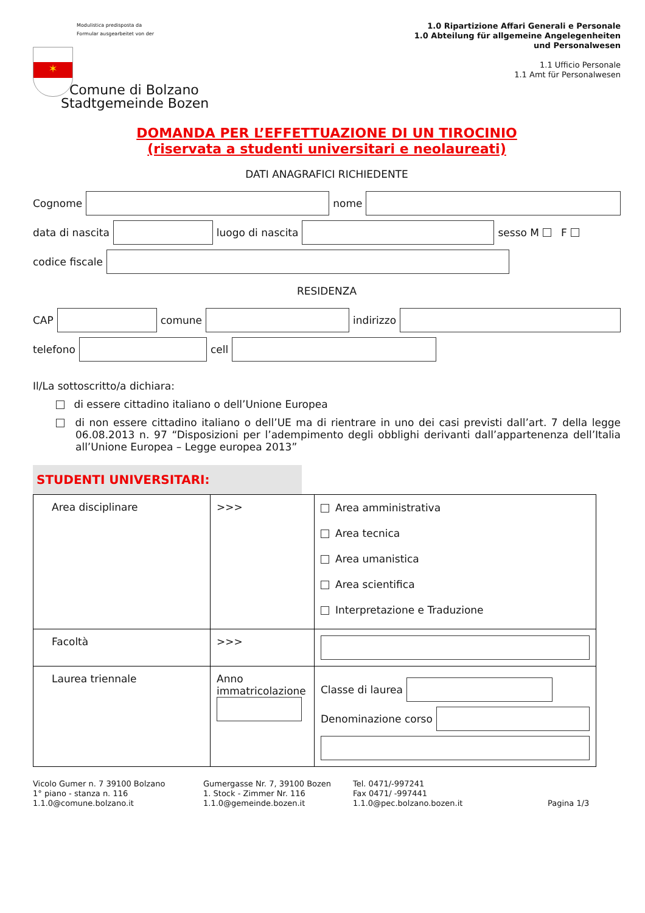Modulistica predisposta da
Formular ausgearbeitet von der
✶
Comune di Bolzano
Stadtgemeinde Bozen
1.0 Ripartizione Affari Generali e Personale
1.0 Abteilung für allgemeine Angelegenheiten
und Personalwesen
1.1 Ufficio Personale
1.1 Amt für Personalwesen
DOMANDA PER L’EFFETTUAZIONE DI UN TIROCINIO
(riservata a studenti universitari e neolaureati)
DATI ANAGRAFICI RICHIEDENTE
Cognome
nome
data di nascita
luogo di nascita
sesso M F
codice fiscale
RESIDENZA
CAP
comune
indirizzo
telefono
cell
Il/La sottoscritto/a dichiara:
di essere cittadino italiano o dell’Unione Europea
di non essere cittadino italiano o dell’UE ma di rientrare in uno dei casi previsti dall’art. 7 della legge 06.08.2013 n. 97 “Disposizioni per l’adempimento degli obblighi derivanti dall’appartenenza dell’Italia all’Unione Europea – Legge europea 2013”
STUDENTI UNIVERSITARI:
| Area disciplinare | >>> | Area amministrativa Area tecnica Area umanistica Area scientifica Interpretazione e Traduzione |
| Facoltà | >>> | |
| Laurea triennale | Anno immatricolazione | Classe di laurea Denominazione corso |
Vicolo Gumer n. 7 39100 Bolzano
1° piano - stanza n. 116
1.1.0@comune.bolzano.it
Gumergasse Nr. 7, 39100 Bozen
1. Stock - Zimmer Nr. 116
1.1.0@gemeinde.bozen.it
Tel. 0471/-997241
Fax 0471/ -997441
1.1.0@pec.bolzano.bozen.it
Pagina 1/3